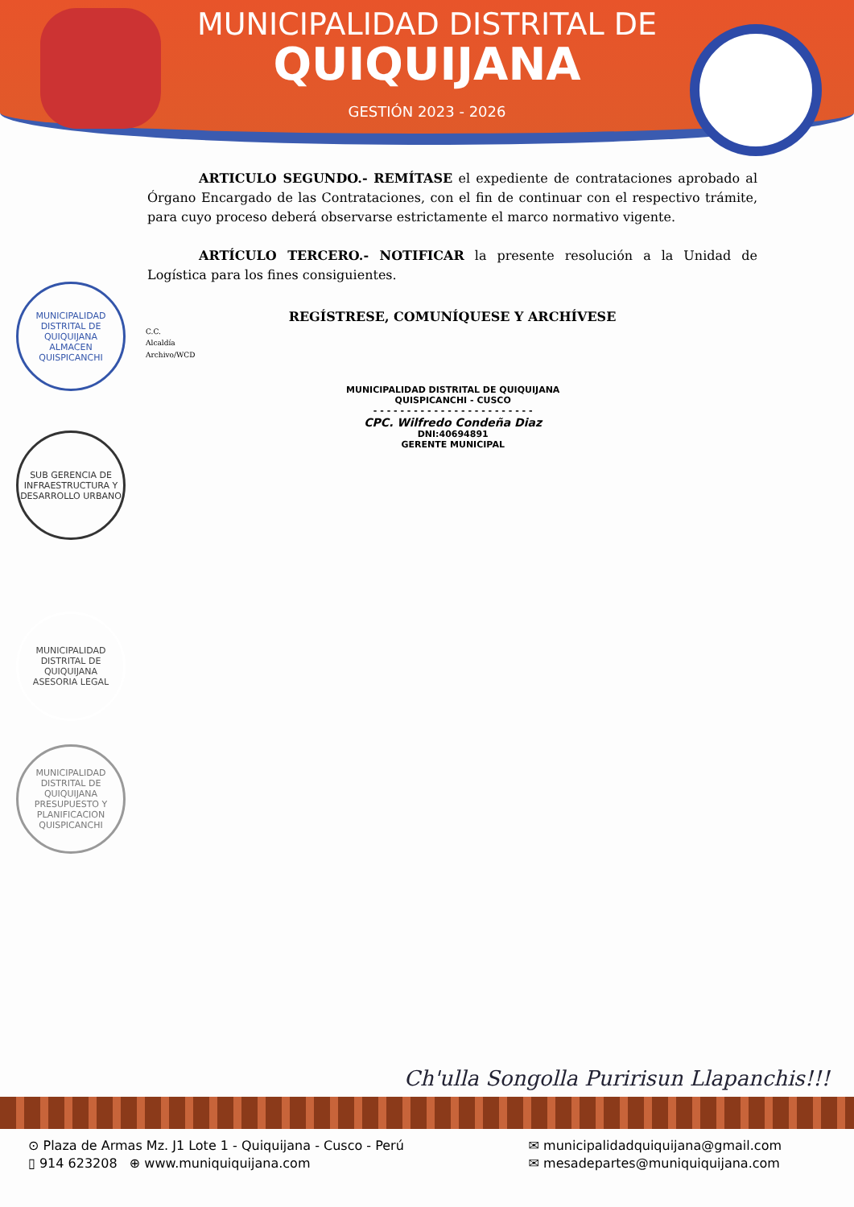MUNICIPALIDAD DISTRITAL DE
QUIQUIJANA
GESTIÓN 2023 - 2026
ARTICULO SEGUNDO.- REMÍTASE el expediente de contrataciones aprobado al Órgano Encargado de las Contrataciones, con el fin de continuar con el respectivo trámite, para cuyo proceso deberá observarse estrictamente el marco normativo vigente.
ARTÍCULO TERCERO.- NOTIFICAR la presente resolución a la Unidad de Logística para los fines consiguientes.
REGÍSTRESE, COMUNÍQUESE Y ARCHÍVESE
C.C.
Alcaldía
Archivo/WCD
MUNICIPALIDAD DISTRITAL DE QUIQUIJANA
QUISPICANCHI - CUSCO
- - - - - - - - - - - - - - - - - - - - - - - -
CPC. Wilfredo Condeña Diaz
DNI:40694891
GERENTE MUNICIPAL
MUNICIPALIDAD DISTRITAL DE QUIQUIJANA
ALMACEN
QUISPICANCHI
SUB GERENCIA DE INFRAESTRUCTURA Y DESARROLLO URBANO
MUNICIPALIDAD DISTRITAL DE QUIQUIJANA
ASESORIA LEGAL
MUNICIPALIDAD DISTRITAL DE QUIQUIJANA
PRESUPUESTO Y PLANIFICACION
QUISPICANCHI
Ch'ulla Songolla Puririsun Llapanchis!!!
⊙ Plaza de Armas Mz. J1 Lote 1 - Quiquijana - Cusco - Perú
▯ 914 623208 ⊕ www.muniquiquijana.com
✉ municipalidadquiquijana@gmail.com
✉ mesadepartes@muniquiquijana.com